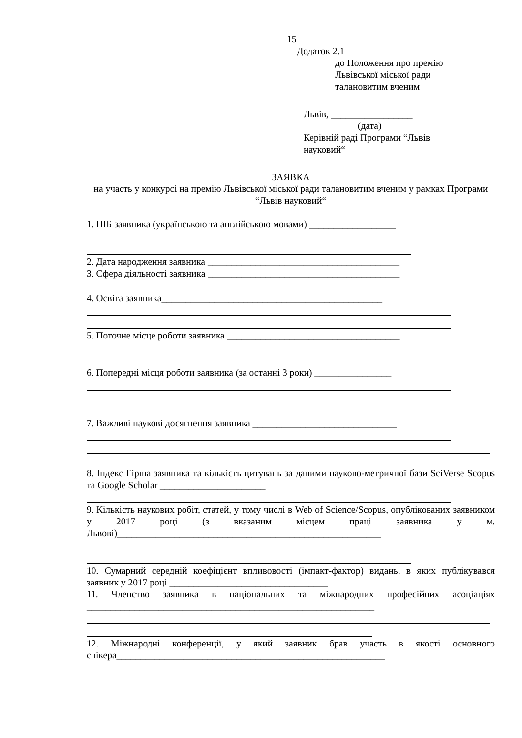15
Додаток 2.1
до Положення про премію
Львівської міської ради
талановитим вченим
Львів, _________________
(дата)
Керівній раді Програми “Львів
науковий“
ЗАЯВКА
на участь у конкурсі на премію Львівської міської ради талановитим вченим у рамках Програми “Львів науковий“
1. ПІБ заявника (українською та англійською мовами) __________________
2. Дата народження заявника ________________________________________
3. Сфера діяльності заявника ________________________________________
4. Освіта заявника______________________________________________
5. Поточне місце роботи заявника ____________________________________
6. Попередні місця роботи заявника (за останні 3 роки) ________________
7. Важливі наукові досягнення заявника ______________________________
8. Індекс Гірша заявника та кількість цитувань за даними науково-метричної бази SciVerse Scopus та Google Scholar ______________________
9. Кількість наукових робіт, статей, у тому числі в Web of Science/Scopus, опублікованих заявником у 2017 році (з вказаним місцем праці заявника у м. Львові)_______________________________________________________
10. Сумарний середній коефіцієнт впливовості (імпакт-фактор) видань, в яких публікувався заявник у 2017 році _________________________________
11. Членство заявника в національних та міжнародних професійних асоціаціях ____________________________________________________________
12. Міжнародні конференції, у який заявник брав участь в якості основного спікера________________________________________________________